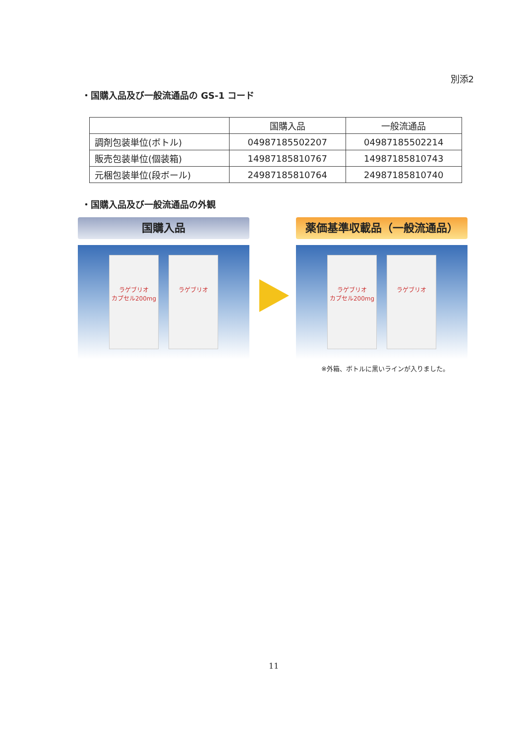別添2
・国購入品及び一般流通品の GS-1 コード
| | 国購入品 | 一般流通品 |
| --- | --- | --- |
| 調剤包装単位(ボトル) | 04987185502207 | 04987185502214 |
| 販売包装単位(個装箱) | 14987185810767 | 14987185810743 |
| 元梱包装単位(段ボール) | 24987185810764 | 24987185810740 |
・国購入品及び一般流通品の外観
国購入品
ラゲブリオ
カプセル200mg
ラゲブリオ
薬価基準収載品（一般流通品）
ラゲブリオ
カプセル200mg
ラゲブリオ
※外箱、ボトルに黒いラインが入りました。
11